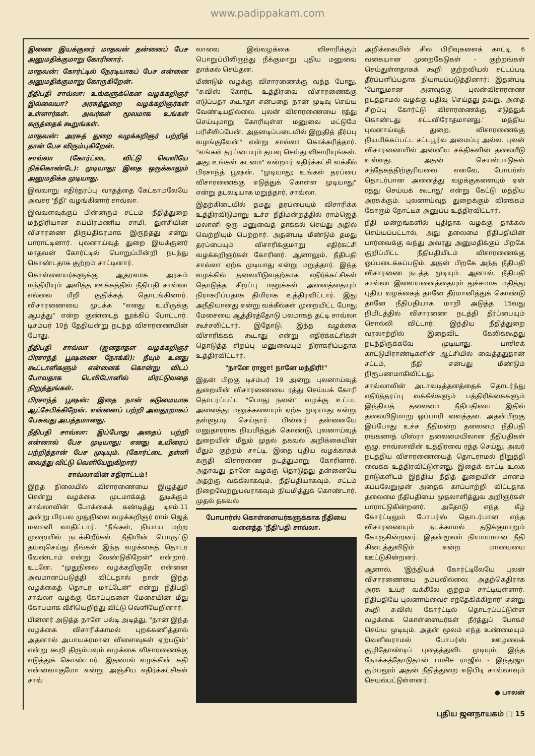www.padippakam.com
இணை இயக்குனர் மாதவன் தன்னைப் பேச அனுமதிக்குமாறு கோரினார்.
மாதவன்: கோர்ட்டில் நேரடியாகப் பேச என்னை அனுமதிக்குமாறு கோருகிறேன்.
நீதிபதி சாவ்லா: உங்களுக்கென வழக்கறிஞர் இல்லையா? அரசுத்துறை வழக்கறிஞர்கள் உள்ளார்கள். அவர்கள் மூலமாக உங்கள் கருத்தைக் கூறுங்கள்.
மாதவன்: அரசுத் துறை வழக்கறிஞர் பற்றித் தான் பேச விரும்புகிறேன்.
சாவ்லா (கோர்ட்டை விட்டு வெளியே நிக்கொண்டே): முடியாது; இதை ஒருக்காலும் அனுமதிக்க முடியாது.
இவ்வாறு எதிர்தரப்பு வாதத்தை கேட்காமலேயே அவசர 'நீதி' வழங்கினார் சாவ்லா.
இவ்வளவுக்குப் பின்னரும் சட்டம் -நீதித்துறை மந்திரியான சுப்பிரமணிய சாமி, துளசியின் விசாரணை திருப்திகரமாக இருந்தது என்று பாராட்டினார். புலனாய்வுத் துறை இயக்குனர் மாதவன் கோர்ட்டில் பொறுப்பின்றி நடந்து கொண்டதாக குற்றம் சாட்டினார்.
கொள்ளையர்களுக்கு ஆதரவாக அரசும் மந்திரியும் அளித்த ஊக்கத்தில் நீதிபதி சாவ்லா எல்லை மீறி குதிக்கத் தொடங்கினார். விசாரணையை முடக்க "எனது உயிருக்கு ஆபத்து" என்ற குண்டைத் தூக்கிப் போட்டார். டிசம்பர் 10ந் தேதியன்று நடந்த விசாரணையின் போது,
நீதிபதி சாவ்லா (ஜனதாதள வழக்கறிஞர் பிரசாந்த் பூஷணை நோக்கி): நீயும் உனது கூட்டாளிகளும் என்னைக் கொன்று விடப் போவதாக டெலிபோனில் மிரட்டுவதை நிறுத்துங்கள்.
பிரசாந்த் பூஷன்: இதை நான் கடுமையாக ஆட்சேபிக்கிறேன். என்னைப் பற்றி அவதூறாகப் பேசுவது அபத்தமானது.
நீதிபதி சாவ்லா: இப்போது அதைப் பற்றி என்னால் பேச முடியாது; எனது உயிரைப் பற்றித்தான் பேச முடியும். (கோர்ட்டை தள்ளி வைத்து விட்டு வெளியேறுகிறார்)
சாவ்லாவின் சதிராட்டம்!
இந்த நிலையில் விசாரணையை இழுத்துச் சென்று வழக்கை முடமாக்கத் துடிக்கும் சாவ்லாவின் போக்கைக் கண்டித்து டிசம்.11 அன்று பிரபல முதுநிலை வழக்கறிஞர் ராம் ஜெத் மலானி வாதிட்டார். "நீங்கள், நியாய மற்ற முறையில் நடக்கிறீர்கள். நீதியின் பொருட்டு தயவுசெய்து நீங்கள் இந்த வழக்கைத் தொடர வேண்டாம் என்று வேண்டுகிறேன்" என்றார். உடனே, "முதுநிலை வழக்கறிஞரே என்னை அவமானப்படுத்தி விட்டதால் நான் இந்த வழக்கைத் தொடர மாட்டேன்" என்று நீதிபதி சாவ்லா வழக்கு கோப்புகளை மேசையின் மீது கோபமாக வீசியெறிந்து விட்டு வெளியேறினார்.
பின்னர் அடுத்த நாளே பல்டி அடித்து, "நான் இந்த வழக்கை விசாரிக்காமல் புறக்கணித்தால் அதனால் அபாயகரமான விளைவுகள் ஏற்படும்" என்று கூறி திரும்பவும் வழக்கை விசாரணைக்கு எடுத்துக் கொண்டார். இதனால் வழக்கின் கதி என்னவாகுமோ என்று அஞ்சிய எதிர்க்கட்சிகள் சாவ்
லாவை இவ்வழக்கை விசாரிக்கும் பொறுப்பிலிருந்து நீக்குமாறு புதிய மனுவை தாக்கல் செய்தன.
மீண்டும் வழக்கு விசாரணைக்கு வந்த போது, "சுவிஸ் கோர்ட் உத்திரவை விசாரணைக்கு எடுப்பதா கூடாதா என்பதை நான் முடிவு செய்ய வேண்டியதில்லை. புலன் விசாரணையை ரத்து செய்யுமாறு கோரியுள்ள மனுவை மட்டுமே பரிசீலிப்பேன். அதனடிப்படையில் இறுதித் தீர்ப்பு வழங்குவேன்" என்று சாவ்லா கொக்கரித்தார். "எங்கள் தரப்பையும் தயவு செய்து விசாரியுங்கள். அது உங்கள் கடமை" என்றார் எதிர்க்கட்சி வக்கீல் பிரசாந்த் பூஷன். "முடியாது; உங்கள் தரப்பை விசாரணைக்கு எடுத்துக் கொள்ள முடியாது" என்று தடலடியாக மறுத்தார், சாவ்லா.
இதற்கிடையில் தமது தரப்பையும் விசாரிக்க உத்திரவிடுமாறு உச்ச நீதிமன்றத்தில் ராம்ஜெத் மலானி ஒரு மனுவைத் தாக்கல் செய்து அதில் வெற்றியும் பெற்றார். அதன்படி மீண்டும் தமது தரப்பையும் விசாரிக்குமாறு எதிர்கட்சி வழக்கறிஞர்கள் கோரினர். ஆனாலும், நீதிபதி சாவ்லா ஏற்க முடியாது என்று மறுத்தார். இந்த வழக்கில் தலையிடுவதற்காக எதிர்க்கட்சிகள் தொடுத்த சிறப்பு மனுக்கள் அனைத்தையும் நிராகரிப்பதாக திமிராக உத்திரவிட்டார். இது அநீதியானது என்று வக்கீல்கள் முறையிட்ட போது மேசையை ஆத்திரத்தோடு பலமாகத் தட்டி சாவ்லா கூச்சலிட்டார். இதோடு, இந்த வழக்கை விசாரிக்கக் கூடாது என்று எதிர்க்கட்சிகள் தொடுத்த சிறப்பு மனுவையும் நிராகரிப்பதாக உத்திரவிட்டார்.
"நானே ராஜா! நானே மந்திரி!"
இதன் பிறகு டிசம்பர் 19 அன்று புலனாய்வுத் துறையின் விசாரணையை ரத்து செய்யக் கோரி தொடரப்பட்ட "பொது நலன்" வழக்கு உட்பட அனைத்து மனுக்களையும் ஏற்க முடியாது என்று தள்ளுபடி செய்தார். பின்னர் தன்னையே மனுதாரராக நியமித்துக் கொண்டு, புலனாய்வுத் துறையின் மீதும் முதல் தகவல் அறிக்கையின் மீதும் குற்றம் சாட்டி, இதை புதிய வழக்காகக் கருதி விசாரணை நடத்துமாறு கோரினார். அதாவது தானே வழக்கு தொடுத்து தன்னையே அதற்கு வக்கீலாகவும், நீதிபதியாகவும், சட்டம் நிறைவேற்றுபவராகவும் நியமித்துக் கொண்டார். முதல் தகவல்
போபார்ஸ் கொள்ளையர்களுக்காக நீதியை வளைத்த 'நீதி'பதி சாவ்லா.
அறிக்கையின் சில பிரிவுகளைக் காட்டி, 6 வகையான முறைகேடுகள் - குற்றங்கள் செய்துள்ளதாகக் கூறி குற்றவியல் சட்டப்படி தீர்ப்பளிப்பதாக நியாயப்படுத்தினார்; இதன்படி 'போதுமான அளவுக்கு புலன்விசாரணை நடத்தாமல் வழக்கு பதிவு செய்தது தவறு. அதை சிறப்பு கோர்ட்டு விசாரணைக்கு எடுத்துக் கொண்டது சட்டவிரோதமானது.' மத்திய புலனாய்வுத் துறை, விசாரணைக்கு நியமிக்கப்பட்ட சட்டபூர்வ அமைப்பு அல்ல. புலன் விசாரணையில் அன்னிய சக்திகளின் தலையீடு உள்ளது. அதன் செயல்பாடுகள் சந்தேகத்திற்குரியவை. எனவே, போபர்ஸ் தொடர்பான அனைத்து வழக்குகளையும் ஏன் ரத்து செய்யக் கூடாது' என்று கேட்டு மத்திய அரசுக்கும், புலனாய்வுத் துறைக்கும் விளக்கம் கோரும் நோட்டீசு அனுப்ப உத்திரவிட்டார்.
நீதி மன்றங்களில் புதிதாக வழக்கு தாக்கல் செய்யப்பட்டால், அது தலைமை நீதிபதியின் பார்வைக்கு வந்து அவரது அனுமதிக்குப் பிறகே குறிப்பிட்ட நீதிபதியிடம் விசாரணைக்கு ஒப்படைக்கப்படும். அதன் பிறகே அந்த நீதிபதி விசாரணை நடத்த முடியும். ஆனால், நீதிபதி சாவ்லா இவையனைத்தையும் துச்சமாக மதித்து புதிய வழக்கைத் தானே தீர்மானித்துக் கொண்டு தானே நீதிபதியாக மாறி அடுத்த 15வது நிமிடத்தில் விசாரணை நடத்தி தீர்ப்பையும் சொல்லி விட்டார். இந்திய நீதித்துறை வரலாற்றில் இதைவிட கேலிக்கூத்து நடந்திருக்கவே முடியாது. பாசிசக் காட்டுமிராண்டிகளின் ஆட்சியில் வைத்ததுதான் சட்டம், நீதி என்பது மீண்டும் நிரூபணமாகிவிட்டது.
சாவ்லாவின் அடாவடித்தனத்தைக் தொடர்ந்து எதிர்த்தரப்பு வக்கீல்களும் பத்திரிக்கைகளும் இந்தியத் தலைமை நீதிபதியை இதில் தலையிடுமாறு ஒப்பாரி வைத்தன. அதன்பிறகு இப்போது உச்ச நீதிமன்ற தலைமை நீதிபதி ரங்கனாத் மிஸ்ரா தலைமையிலான நீதிபதிகள் குழு, சாவ்லாவின் உத்திரவை ரத்த செய்து, அவர் நடத்திய விசாரணையைத் தொடராமல் நிறுத்தி வைக்க உத்திரவிட்டுள்ளது. இதைக் காட்டி உலக நாடுகளிடம் இந்திய நீதித் துறையின் மானம் கப்பலேறுமுன் அதைக் காப்பாற்றி விட்டதாக தலைமை நீதிபதியை முதலாளித்துவ அறிஞர்கள் பாராட்டுகின்றனர். அதோடு எந்த கீழ் கோர்ட்டிலும் போபர்ஸ் தொடர்பான எந்த விசாரணையும் நடக்காமல் தடுக்குமாறும் கோருகின்றனர். இதன்மூலம் நியாயமான நீதி கிடைத்துவிடும் என்ற மாயையை ஊட்டுகின்றனர்.
ஆனால், 'இந்தியக் கோர்ட்டிலேயே புலன் விசாரணையை நம்பவில்லை; அதற்கெதிராக அரசு உயர் வக்கீலே குற்றம் சாட்டியுள்ளார். நீதிபதியே புலனாய்வைச் சந்தேகிக்கிறார்' என்று கூறி சுவிஸ் கோர்ட்டில் தொடரப்பட்டுள்ள வழக்கை கொள்ளையர்கள் நீர்த்துப் போகச் செய்ய முடியும். அதன் மூலம் எந்த உண்மையும் வெளிவராமல் போபர்ஸ் ஊழலைக் குழிதோண்டிப் புதைத்துவிட முடியும். இந்த நோக்கத்தோடுதான் பாசிச ராஜீவ் - இந்துஜா கும்பலும் அதன் நீதித்துறை எடுபிடி சாவ்லாவும் செயல்பட்டுள்ளனர்.
● பாலன்
புதிய ஜனநாயகம் □ 15